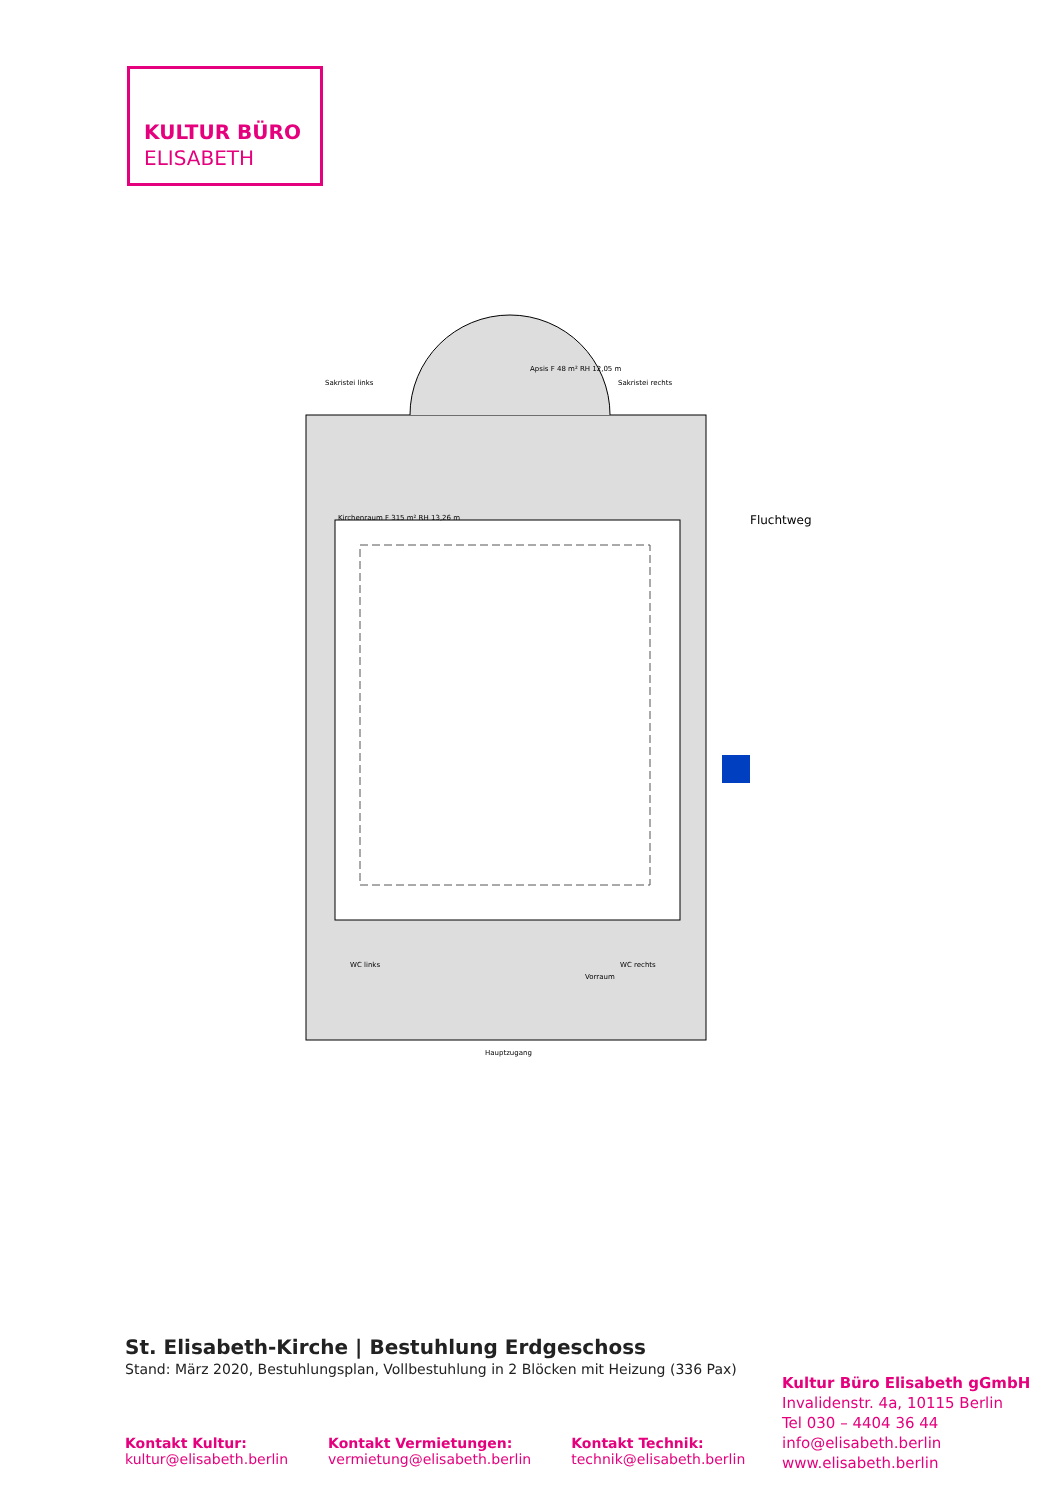KULTUR BÜRO
ELISABETH
Kirchenraum F 315 m² RH 13,26 m
Apsis F 48 m² RH 12,05 m
Sakristei links
Sakristei rechts
WC links
WC rechts
Vorraum
Hauptzugang
Fluchtweg
St. Elisabeth-Kirche | Bestuhlung Erdgeschoss
Stand: März 2020, Bestuhlungsplan, Vollbestuhlung in 2 Blöcken mit Heizung (336 Pax)
Kultur Büro Elisabeth gGmbH
Invalidenstr. 4a, 10115 Berlin
Tel 030 – 4404 36 44
info@elisabeth.berlin
www.elisabeth.berlin
Kontakt Kultur:
kultur@elisabeth.berlin
Kontakt Vermietungen:
vermietung@elisabeth.berlin
Kontakt Technik:
technik@elisabeth.berlin